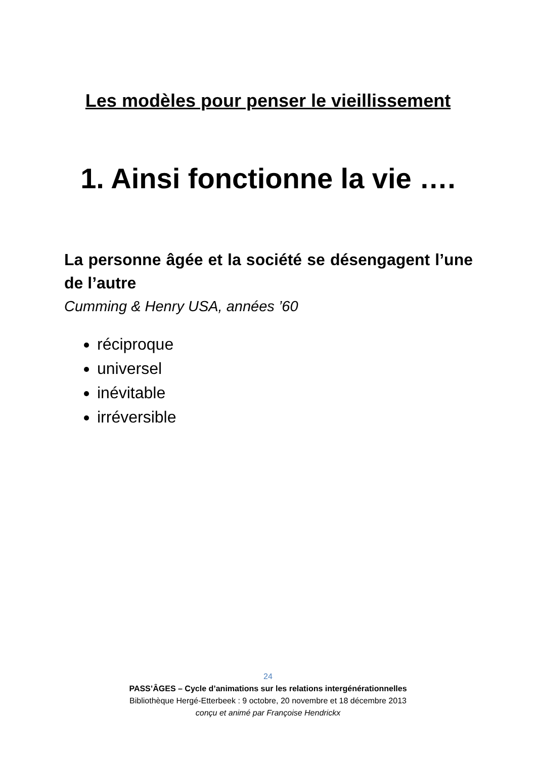Les modèles pour penser le vieillissement
1. Ainsi fonctionne la vie ….
La personne âgée et la société se désengagent l’une de l’autre
Cumming & Henry USA, années ’60
réciproque
universel
inévitable
irréversible
24
PASS’ÂGES – Cycle d’animations sur les relations intergénérationnelles
Bibliothèque Hergé-Etterbeek : 9 octobre, 20 novembre et 18 décembre 2013
conçu et animé par Françoise Hendrickx